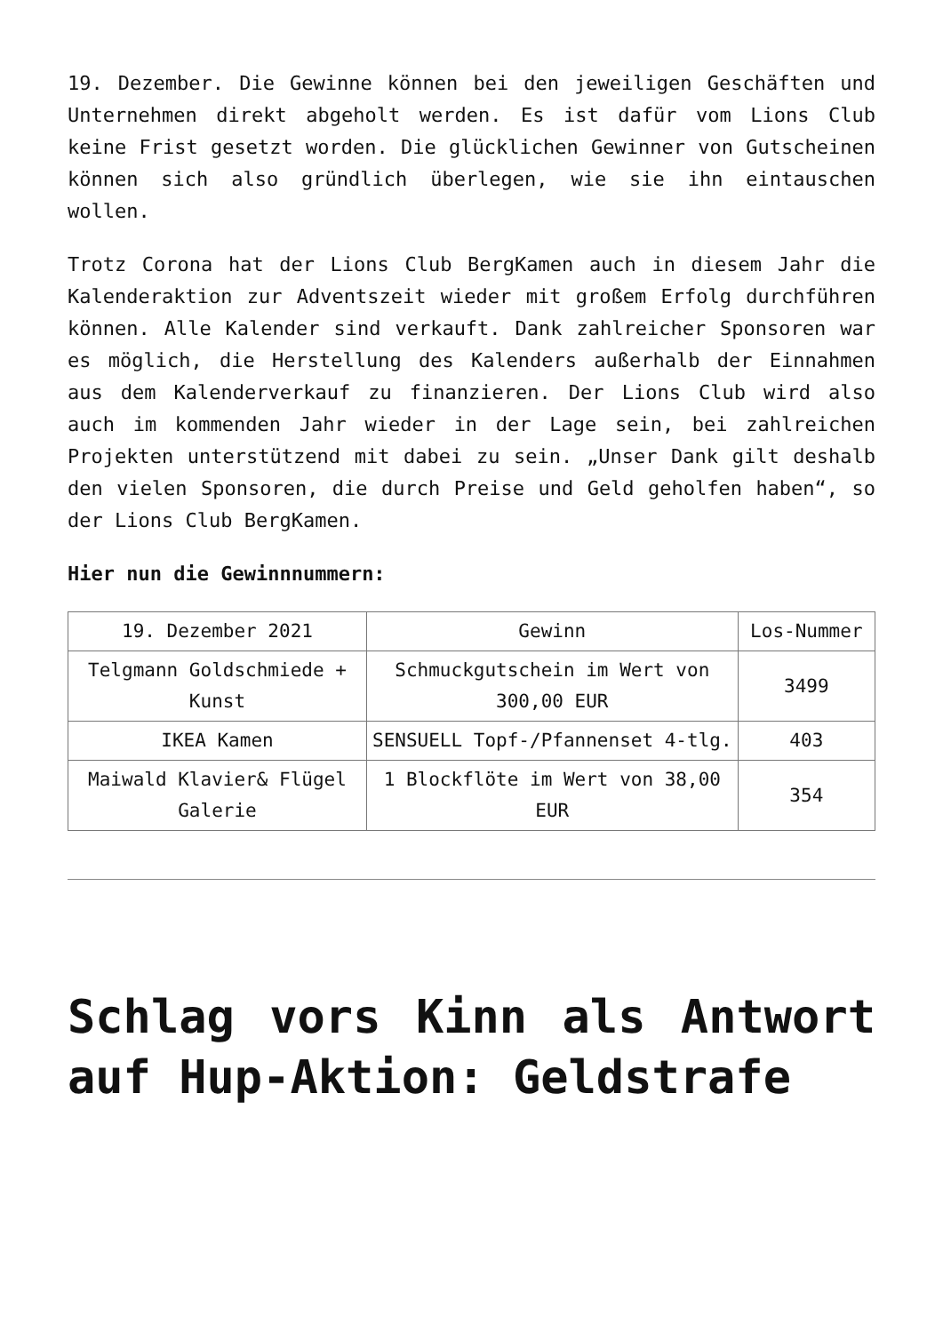19. Dezember. Die Gewinne können bei den jeweiligen Geschäften und Unternehmen direkt abgeholt werden. Es ist dafür vom Lions Club keine Frist gesetzt worden. Die glücklichen Gewinner von Gutscheinen können sich also gründlich überlegen, wie sie ihn eintauschen wollen.
Trotz Corona hat der Lions Club BergKamen auch in diesem Jahr die Kalenderaktion zur Adventszeit wieder mit großem Erfolg durchführen können. Alle Kalender sind verkauft. Dank zahlreicher Sponsoren war es möglich, die Herstellung des Kalenders außerhalb der Einnahmen aus dem Kalenderverkauf zu finanzieren. Der Lions Club wird also auch im kommenden Jahr wieder in der Lage sein, bei zahlreichen Projekten unterstützend mit dabei zu sein. „Unser Dank gilt deshalb den vielen Sponsoren, die durch Preise und Geld geholfen haben“, so der Lions Club BergKamen.
Hier nun die Gewinnnummern:
| 19. Dezember 2021 | Gewinn | Los-Nummer |
| Telgmann Goldschmiede + Kunst | Schmuckgutschein im Wert von 300,00 EUR | 3499 |
| IKEA Kamen | SENSUELL Topf-/Pfannenset 4-tlg. | 403 |
| Maiwald Klavier& Flügel Galerie | 1 Blockflöte im Wert von 38,00 EUR | 354 |
Schlag vors Kinn als Antwort auf Hup-Aktion: Geldstrafe